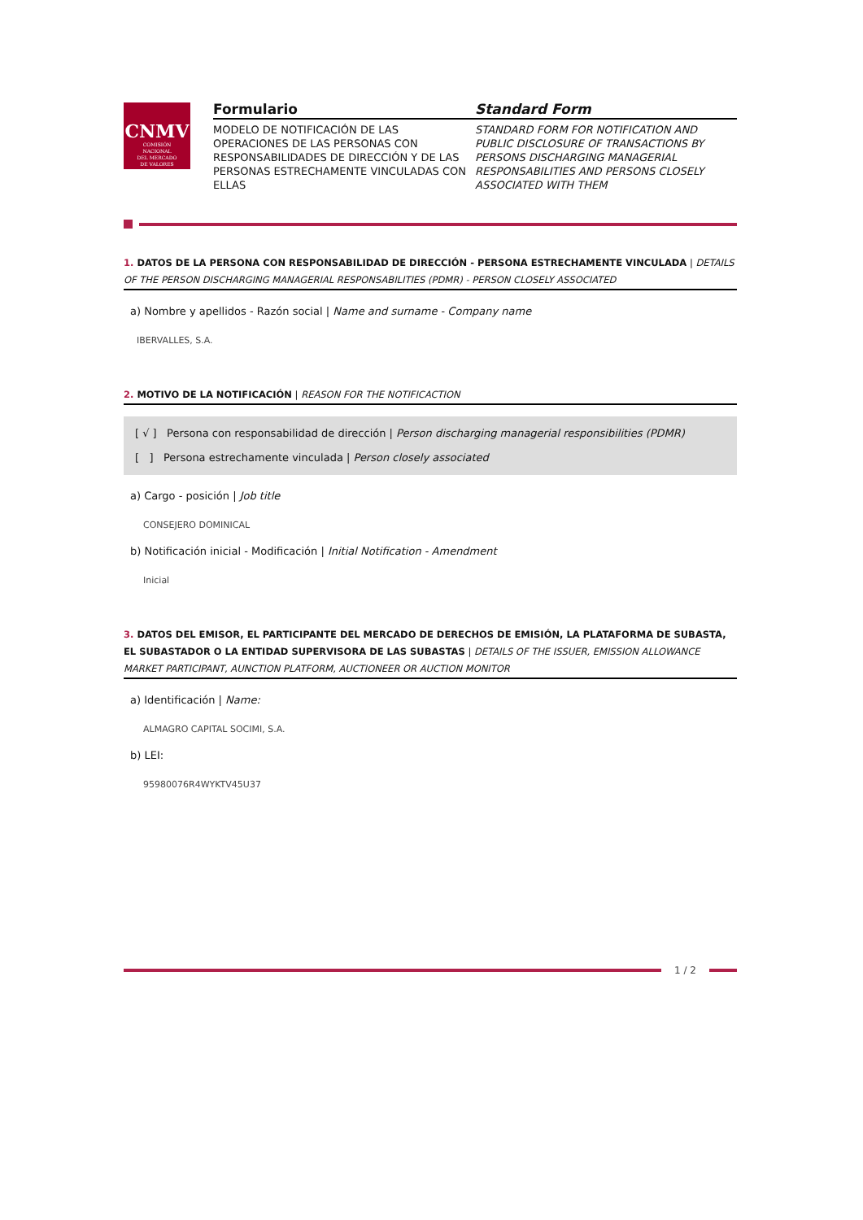CNMV
COMISIÓN
NACIONAL
DEL MERCADO
DE VALORES
Formulario
MODELO DE NOTIFICACIÓN DE LAS OPERACIONES DE LAS PERSONAS CON RESPONSABILIDADES DE DIRECCIÓN Y DE LAS PERSONAS ESTRECHAMENTE VINCULADAS CON ELLAS
Standard Form
STANDARD FORM FOR NOTIFICATION AND PUBLIC DISCLOSURE OF TRANSACTIONS BY PERSONS DISCHARGING MANAGERIAL RESPONSABILITIES AND PERSONS CLOSELY ASSOCIATED WITH THEM
1. DATOS DE LA PERSONA CON RESPONSABILIDAD DE DIRECCIÓN - PERSONA ESTRECHAMENTE VINCULADA | DETAILS OF THE PERSON DISCHARGING MANAGERIAL RESPONSABILITIES (PDMR) - PERSON CLOSELY ASSOCIATED
a) Nombre y apellidos - Razón social | Name and surname - Company name
IBERVALLES, S.A.
2. MOTIVO DE LA NOTIFICACIÓN | REASON FOR THE NOTIFICACTION
[ √ ] Persona con responsabilidad de dirección | Person discharging managerial responsibilities (PDMR)
[ ] Persona estrechamente vinculada | Person closely associated
a) Cargo - posición | Job title
CONSEJERO DOMINICAL
b) Notificación inicial - Modificación | Initial Notification - Amendment
Inicial
3. DATOS DEL EMISOR, EL PARTICIPANTE DEL MERCADO DE DERECHOS DE EMISIÓN, LA PLATAFORMA DE SUBASTA, EL SUBASTADOR O LA ENTIDAD SUPERVISORA DE LAS SUBASTAS | DETAILS OF THE ISSUER, EMISSION ALLOWANCE MARKET PARTICIPANT, AUNCTION PLATFORM, AUCTIONEER OR AUCTION MONITOR
a) Identificación | Name:
ALMAGRO CAPITAL SOCIMI, S.A.
b) LEI:
95980076R4WYKTV45U37
1 / 2